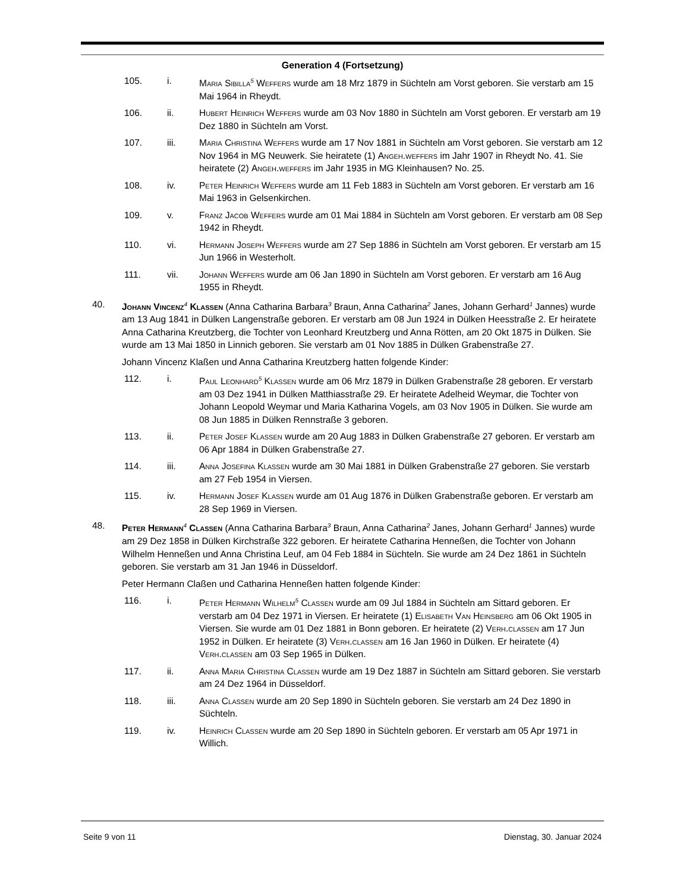Generation 4 (Fortsetzung)
105. i. Maria Sibilla<sup>5</sup> Weffers wurde am 18 Mrz 1879 in Süchteln am Vorst geboren. Sie verstarb am 15 Mai 1964 in Rheydt.
106. ii. Hubert Heinrich Weffers wurde am 03 Nov 1880 in Süchteln am Vorst geboren. Er verstarb am 19 Dez 1880 in Süchteln am Vorst.
107. iii. Maria Christina Weffers wurde am 17 Nov 1881 in Süchteln am Vorst geboren. Sie verstarb am 12 Nov 1964 in MG Neuwerk. Sie heiratete (1) Angeh.weffers im Jahr 1907 in Rheydt No. 41. Sie heiratete (2) Angeh.weffers im Jahr 1935 in MG Kleinhausen? No. 25.
108. iv. Peter Heinrich Weffers wurde am 11 Feb 1883 in Süchteln am Vorst geboren. Er verstarb am 16 Mai 1963 in Gelsenkirchen.
109. v. Franz Jacob Weffers wurde am 01 Mai 1884 in Süchteln am Vorst geboren. Er verstarb am 08 Sep 1942 in Rheydt.
110. vi. Hermann Joseph Weffers wurde am 27 Sep 1886 in Süchteln am Vorst geboren. Er verstarb am 15 Jun 1966 in Westerholt.
111. vii. Johann Weffers wurde am 06 Jan 1890 in Süchteln am Vorst geboren. Er verstarb am 16 Aug 1955 in Rheydt.
40. Johann Vincenz<sup>4</sup> Klaßen (Anna Catharina Barbara<sup>3</sup> Braun, Anna Catharina<sup>2</sup> Janes, Johann Gerhard<sup>1</sup> Jannes) wurde am 13 Aug 1841 in Dülken Langenstraße geboren. Er verstarb am 08 Jun 1924 in Dülken Heesstraße 2. Er heiratete Anna Catharina Kreutzberg, die Tochter von Leonhard Kreutzberg und Anna Rötten, am 20 Okt 1875 in Dülken. Sie wurde am 13 Mai 1850 in Linnich geboren. Sie verstarb am 01 Nov 1885 in Dülken Grabenstraße 27.
Johann Vincenz Klaßen und Anna Catharina Kreutzberg hatten folgende Kinder:
112. i. Paul Leonhard<sup>5</sup> Klaßen wurde am 06 Mrz 1879 in Dülken Grabenstraße 28 geboren. Er verstarb am 03 Dez 1941 in Dülken Matthiasstraße 29. Er heiratete Adelheid Weymar, die Tochter von Johann Leopold Weymar und Maria Katharina Vogels, am 03 Nov 1905 in Dülken. Sie wurde am 08 Jun 1885 in Dülken Rennstraße 3 geboren.
113. ii. Peter Josef Klaßen wurde am 20 Aug 1883 in Dülken Grabenstraße 27 geboren. Er verstarb am 06 Apr 1884 in Dülken Grabenstraße 27.
114. iii. Anna Josefina Klaßen wurde am 30 Mai 1881 in Dülken Grabenstraße 27 geboren. Sie verstarb am 27 Feb 1954 in Viersen.
115. iv. Hermann Josef Klaßen wurde am 01 Aug 1876 in Dülken Grabenstraße geboren. Er verstarb am 28 Sep 1969 in Viersen.
48. Peter Hermann<sup>4</sup> Claßen (Anna Catharina Barbara<sup>3</sup> Braun, Anna Catharina<sup>2</sup> Janes, Johann Gerhard<sup>1</sup> Jannes) wurde am 29 Dez 1858 in Dülken Kirchstraße 322 geboren. Er heiratete Catharina Henneßen, die Tochter von Johann Wilhelm Henneßen und Anna Christina Leuf, am 04 Feb 1884 in Süchteln. Sie wurde am 24 Dez 1861 in Süchteln geboren. Sie verstarb am 31 Jan 1946 in Düsseldorf.
Peter Hermann Claßen und Catharina Henneßen hatten folgende Kinder:
116. i. Peter Hermann Wilhelm<sup>5</sup> Claßen wurde am 09 Jul 1884 in Süchteln am Sittard geboren. Er verstarb am 04 Dez 1971 in Viersen. Er heiratete (1) Elisabeth Van Heinsberg am 06 Okt 1905 in Viersen. Sie wurde am 01 Dez 1881 in Bonn geboren. Er heiratete (2) Verh.claßen am 17 Jun 1952 in Dülken. Er heiratete (3) Verh.claßen am 16 Jan 1960 in Dülken. Er heiratete (4) Verh.claßen am 03 Sep 1965 in Dülken.
117. ii. Anna Maria Christina Claßen wurde am 19 Dez 1887 in Süchteln am Sittard geboren. Sie verstarb am 24 Dez 1964 in Düsseldorf.
118. iii. Anna Claßen wurde am 20 Sep 1890 in Süchteln geboren. Sie verstarb am 24 Dez 1890 in Süchteln.
119. iv. Heinrich Claßen wurde am 20 Sep 1890 in Süchteln geboren. Er verstarb am 05 Apr 1971 in Willich.
Seite 9 von 11 Dienstag, 30. Januar 2024